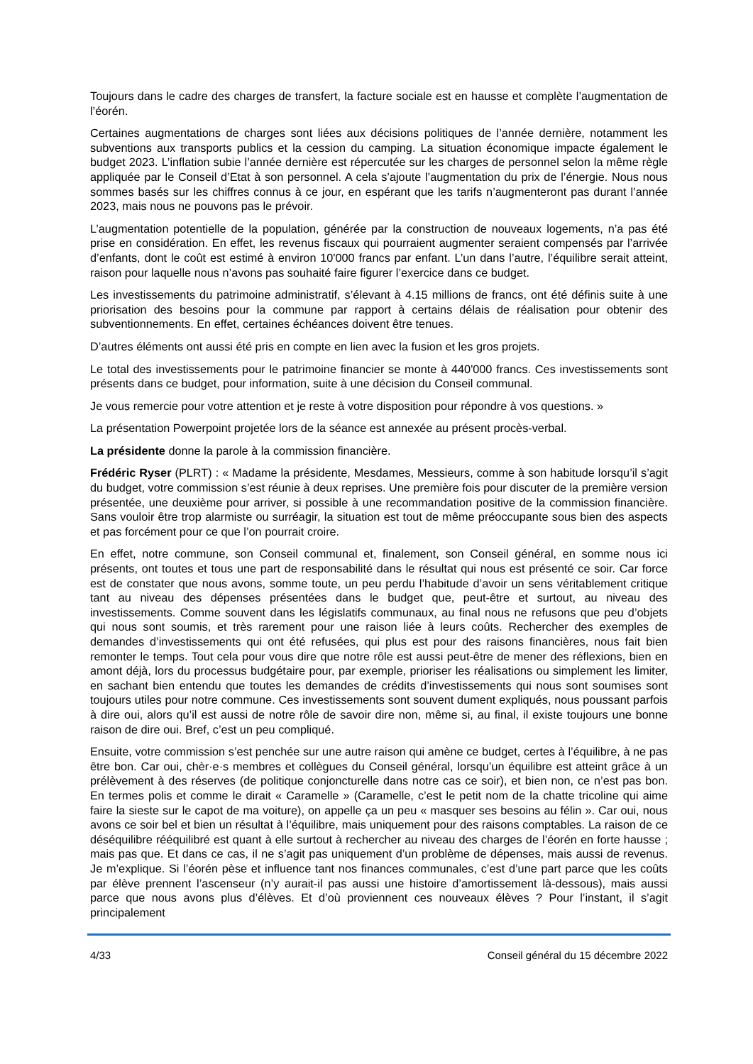Toujours dans le cadre des charges de transfert, la facture sociale est en hausse et complète l’augmentation de l’éorén.
Certaines augmentations de charges sont liées aux décisions politiques de l’année dernière, notamment les subventions aux transports publics et la cession du camping. La situation économique impacte également le budget 2023. L’inflation subie l’année dernière est répercutée sur les charges de personnel selon la même règle appliquée par le Conseil d’Etat à son personnel. A cela s’ajoute l’augmentation du prix de l’énergie. Nous nous sommes basés sur les chiffres connus à ce jour, en espérant que les tarifs n’augmenteront pas durant l’année 2023, mais nous ne pouvons pas le prévoir.
L’augmentation potentielle de la population, générée par la construction de nouveaux logements, n’a pas été prise en considération. En effet, les revenus fiscaux qui pourraient augmenter seraient compensés par l’arrivée d’enfants, dont le coût est estimé à environ 10'000 francs par enfant. L’un dans l’autre, l’équilibre serait atteint, raison pour laquelle nous n’avons pas souhaité faire figurer l’exercice dans ce budget.
Les investissements du patrimoine administratif, s’élevant à 4.15 millions de francs, ont été définis suite à une priorisation des besoins pour la commune par rapport à certains délais de réalisation pour obtenir des subventionnements. En effet, certaines échéances doivent être tenues.
D’autres éléments ont aussi été pris en compte en lien avec la fusion et les gros projets.
Le total des investissements pour le patrimoine financier se monte à 440'000 francs. Ces investissements sont présents dans ce budget, pour information, suite à une décision du Conseil communal.
Je vous remercie pour votre attention et je reste à votre disposition pour répondre à vos questions. »
La présentation Powerpoint projetée lors de la séance est annexée au présent procès-verbal.
La présidente donne la parole à la commission financière.
Frédéric Ryser (PLRT) : « Madame la présidente, Mesdames, Messieurs, comme à son habitude lorsqu’il s’agit du budget, votre commission s’est réunie à deux reprises. Une première fois pour discuter de la première version présentée, une deuxième pour arriver, si possible à une recommandation positive de la commission financière. Sans vouloir être trop alarmiste ou surréagir, la situation est tout de même préoccupante sous bien des aspects et pas forcément pour ce que l’on pourrait croire.
En effet, notre commune, son Conseil communal et, finalement, son Conseil général, en somme nous ici présents, ont toutes et tous une part de responsabilité dans le résultat qui nous est présenté ce soir. Car force est de constater que nous avons, somme toute, un peu perdu l’habitude d’avoir un sens véritablement critique tant au niveau des dépenses présentées dans le budget que, peut-être et surtout, au niveau des investissements. Comme souvent dans les législatifs communaux, au final nous ne refusons que peu d’objets qui nous sont soumis, et très rarement pour une raison liée à leurs coûts. Rechercher des exemples de demandes d’investissements qui ont été refusées, qui plus est pour des raisons financières, nous fait bien remonter le temps. Tout cela pour vous dire que notre rôle est aussi peut-être de mener des réflexions, bien en amont déjà, lors du processus budgétaire pour, par exemple, prioriser les réalisations ou simplement les limiter, en sachant bien entendu que toutes les demandes de crédits d’investissements qui nous sont soumises sont toujours utiles pour notre commune. Ces investissements sont souvent dument expliqués, nous poussant parfois à dire oui, alors qu’il est aussi de notre rôle de savoir dire non, même si, au final, il existe toujours une bonne raison de dire oui. Bref, c’est un peu compliqué.
Ensuite, votre commission s’est penchée sur une autre raison qui amène ce budget, certes à l’équilibre, à ne pas être bon. Car oui, chèr·e·s membres et collègues du Conseil général, lorsqu’un équilibre est atteint grâce à un prélèvement à des réserves (de politique conjoncturelle dans notre cas ce soir), et bien non, ce n’est pas bon. En termes polis et comme le dirait « Caramelle » (Caramelle, c’est le petit nom de la chatte tricoline qui aime faire la sieste sur le capot de ma voiture), on appelle ça un peu « masquer ses besoins au félin ». Car oui, nous avons ce soir bel et bien un résultat à l’équilibre, mais uniquement pour des raisons comptables. La raison de ce déséquilibre rééquilibré est quant à elle surtout à rechercher au niveau des charges de l’éorén en forte hausse ; mais pas que. Et dans ce cas, il ne s’agit pas uniquement d’un problème de dépenses, mais aussi de revenus. Je m’explique. Si l’éorén pèse et influence tant nos finances communales, c’est d’une part parce que les coûts par élève prennent l’ascenseur (n’y aurait-il pas aussi une histoire d’amortissement là-dessous), mais aussi parce que nous avons plus d’élèves. Et d’où proviennent ces nouveaux élèves ? Pour l’instant, il s’agit principalement
4/33 Conseil général du 15 décembre 2022